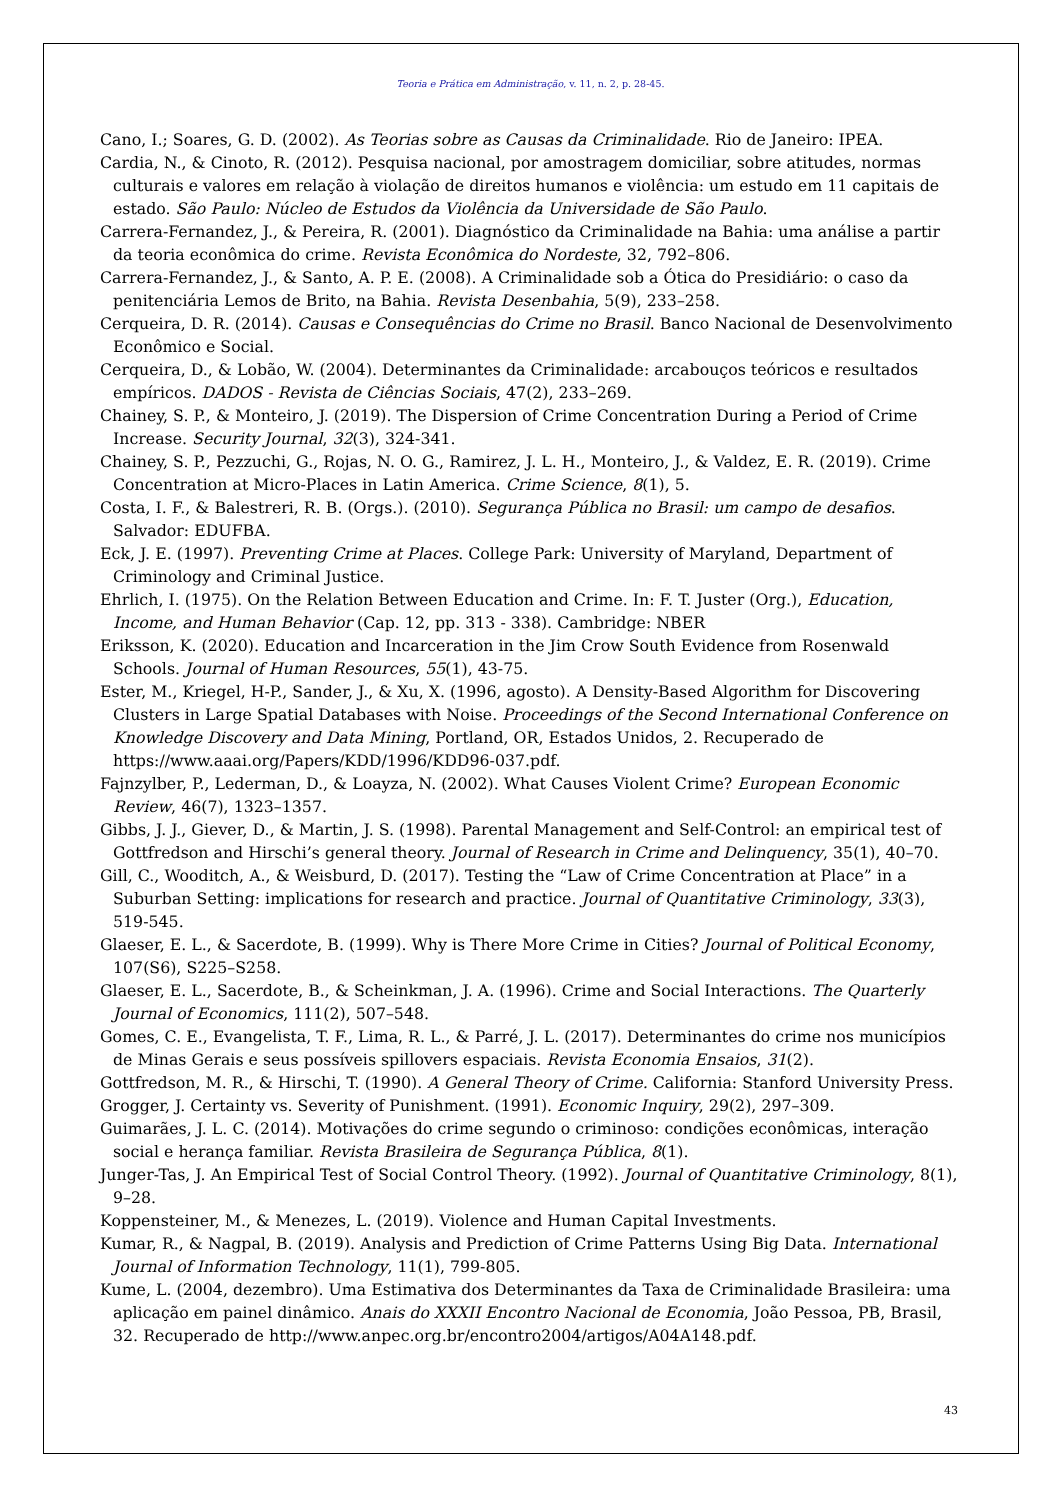Teoria e Prática em Administração, v. 11, n. 2, p. 28-45.
Cano, I.; Soares, G. D. (2002). As Teorias sobre as Causas da Criminalidade. Rio de Janeiro: IPEA.
Cardia, N., & Cinoto, R. (2012). Pesquisa nacional, por amostragem domiciliar, sobre atitudes, normas culturais e valores em relação à violação de direitos humanos e violência: um estudo em 11 capitais de estado. São Paulo: Núcleo de Estudos da Violência da Universidade de São Paulo.
Carrera-Fernandez, J., & Pereira, R. (2001). Diagnóstico da Criminalidade na Bahia: uma análise a partir da teoria econômica do crime. Revista Econômica do Nordeste, 32, 792–806.
Carrera-Fernandez, J., & Santo, A. P. E. (2008). A Criminalidade sob a Ótica do Presidiário: o caso da penitenciária Lemos de Brito, na Bahia. Revista Desenbahia, 5(9), 233–258.
Cerqueira, D. R. (2014). Causas e Consequências do Crime no Brasil. Banco Nacional de Desenvolvimento Econômico e Social.
Cerqueira, D., & Lobão, W. (2004). Determinantes da Criminalidade: arcabouços teóricos e resultados empíricos. DADOS - Revista de Ciências Sociais, 47(2), 233–269.
Chainey, S. P., & Monteiro, J. (2019). The Dispersion of Crime Concentration During a Period of Crime Increase. Security Journal, 32(3), 324-341.
Chainey, S. P., Pezzuchi, G., Rojas, N. O. G., Ramirez, J. L. H., Monteiro, J., & Valdez, E. R. (2019). Crime Concentration at Micro-Places in Latin America. Crime Science, 8(1), 5.
Costa, I. F., & Balestreri, R. B. (Orgs.). (2010). Segurança Pública no Brasil: um campo de desafios. Salvador: EDUFBA.
Eck, J. E. (1997). Preventing Crime at Places. College Park: University of Maryland, Department of Criminology and Criminal Justice.
Ehrlich, I. (1975). On the Relation Between Education and Crime. In: F. T. Juster (Org.), Education, Income, and Human Behavior (Cap. 12, pp. 313 - 338). Cambridge: NBER
Eriksson, K. (2020). Education and Incarceration in the Jim Crow South Evidence from Rosenwald Schools. Journal of Human Resources, 55(1), 43-75.
Ester, M., Kriegel, H-P., Sander, J., & Xu, X. (1996, agosto). A Density-Based Algorithm for Discovering Clusters in Large Spatial Databases with Noise. Proceedings of the Second International Conference on Knowledge Discovery and Data Mining, Portland, OR, Estados Unidos, 2. Recuperado de https://www.aaai.org/Papers/KDD/1996/KDD96-037.pdf.
Fajnzylber, P., Lederman, D., & Loayza, N. (2002). What Causes Violent Crime? European Economic Review, 46(7), 1323–1357.
Gibbs, J. J., Giever, D., & Martin, J. S. (1998). Parental Management and Self-Control: an empirical test of Gottfredson and Hirschi’s general theory. Journal of Research in Crime and Delinquency, 35(1), 40–70.
Gill, C., Wooditch, A., & Weisburd, D. (2017). Testing the “Law of Crime Concentration at Place” in a Suburban Setting: implications for research and practice. Journal of Quantitative Criminology, 33(3), 519-545.
Glaeser, E. L., & Sacerdote, B. (1999). Why is There More Crime in Cities? Journal of Political Economy, 107(S6), S225–S258.
Glaeser, E. L., Sacerdote, B., & Scheinkman, J. A. (1996). Crime and Social Interactions. The Quarterly Journal of Economics, 111(2), 507–548.
Gomes, C. E., Evangelista, T. F., Lima, R. L., & Parré, J. L. (2017). Determinantes do crime nos municípios de Minas Gerais e seus possíveis spillovers espaciais. Revista Economia Ensaios, 31(2).
Gottfredson, M. R., & Hirschi, T. (1990). A General Theory of Crime. California: Stanford University Press.
Grogger, J. Certainty vs. Severity of Punishment. (1991). Economic Inquiry, 29(2), 297–309.
Guimarães, J. L. C. (2014). Motivações do crime segundo o criminoso: condições econômicas, interação social e herança familiar. Revista Brasileira de Segurança Pública, 8(1).
Junger-Tas, J. An Empirical Test of Social Control Theory. (1992). Journal of Quantitative Criminology, 8(1), 9–28.
Koppensteiner, M., & Menezes, L. (2019). Violence and Human Capital Investments.
Kumar, R., & Nagpal, B. (2019). Analysis and Prediction of Crime Patterns Using Big Data. International Journal of Information Technology, 11(1), 799-805.
Kume, L. (2004, dezembro). Uma Estimativa dos Determinantes da Taxa de Criminalidade Brasileira: uma aplicação em painel dinâmico. Anais do XXXII Encontro Nacional de Economia, João Pessoa, PB, Brasil, 32. Recuperado de http://www.anpec.org.br/encontro2004/artigos/A04A148.pdf.
43